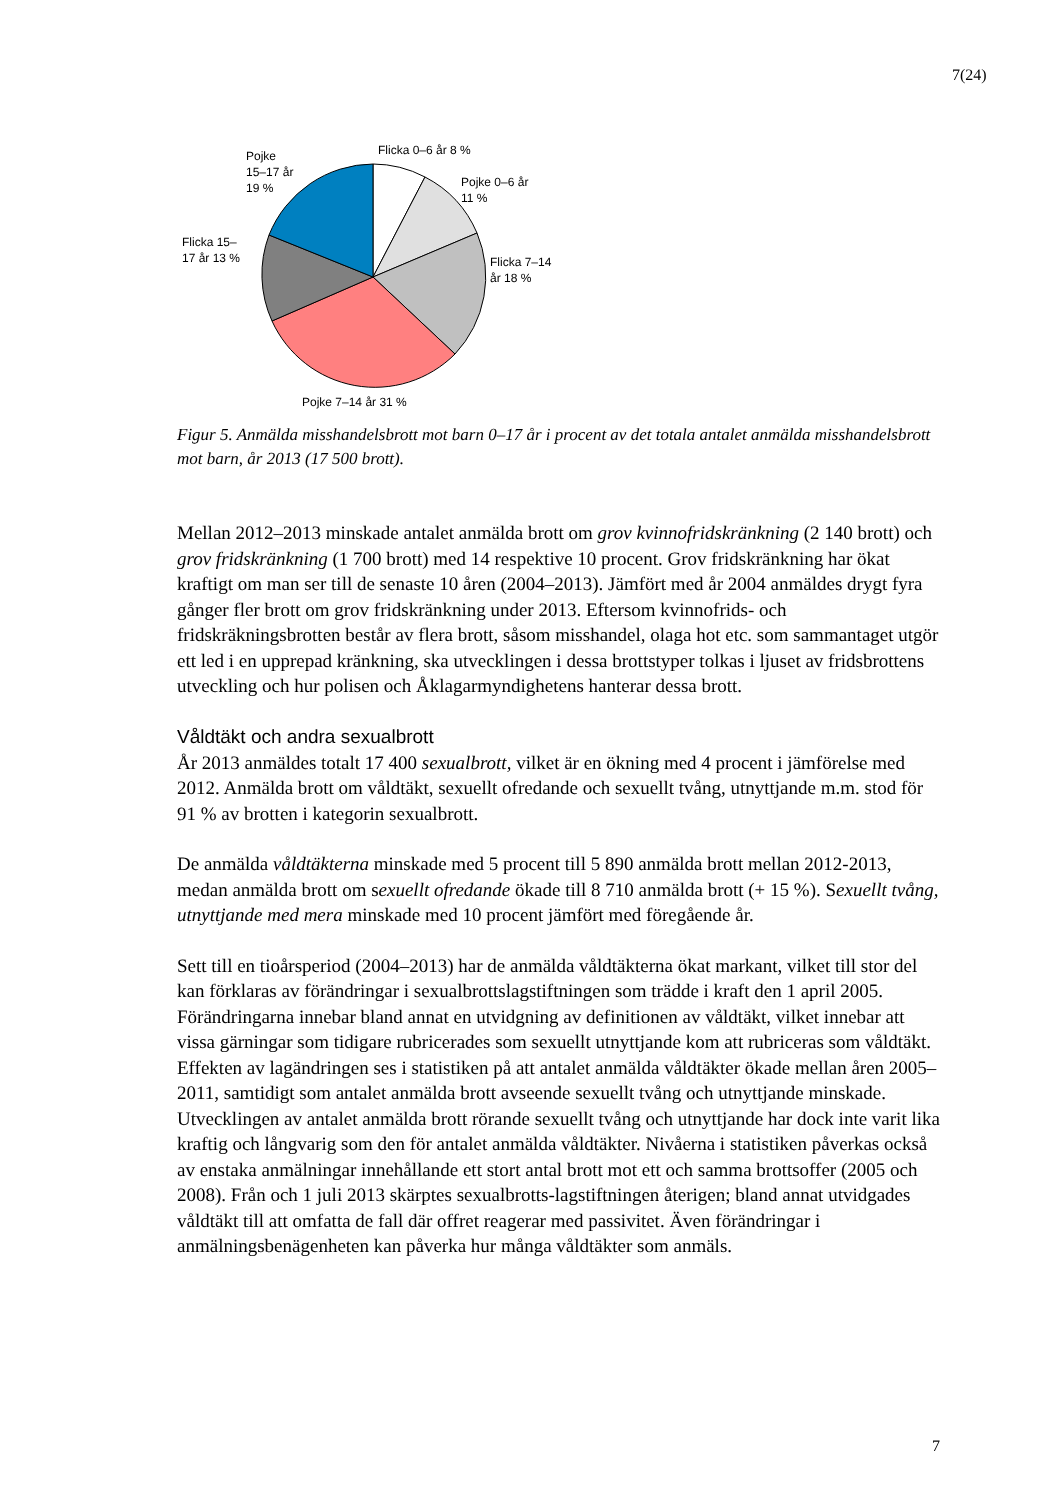7(24)
Flicka 0–6 år 8 %
Pojke
15–17 år
19 %
Pojke 0–6 år
11 %
Flicka 15–
17 år 13 %
Flicka 7–14
år 18 %
Pojke 7–14 år 31 %
Figur 5. Anmälda misshandelsbrott mot barn 0–17 år i procent av det totala antalet anmälda misshandelsbrott mot barn, år 2013 (17 500 brott).
Mellan 2012–2013 minskade antalet anmälda brott om grov kvinnofridskränkning (2 140 brott) och grov fridskränkning (1 700 brott) med 14 respektive 10 procent. Grov fridskränkning har ökat kraftigt om man ser till de senaste 10 åren (2004–2013). Jämfört med år 2004 anmäldes drygt fyra gånger fler brott om grov fridskränkning under 2013. Eftersom kvinnofrids- och fridskräkningsbrotten består av flera brott, såsom misshandel, olaga hot etc. som sammantaget utgör ett led i en upprepad kränkning, ska utvecklingen i dessa brottstyper tolkas i ljuset av fridsbrottens utveckling och hur polisen och Åklagarmyndighetens hanterar dessa brott.
Våldtäkt och andra sexualbrott
År 2013 anmäldes totalt 17 400 sexualbrott, vilket är en ökning med 4 procent i jämförelse med 2012. Anmälda brott om våldtäkt, sexuellt ofredande och sexuellt tvång, utnyttjande m.m. stod för 91 % av brotten i kategorin sexualbrott.
De anmälda våldtäkterna minskade med 5 procent till 5 890 anmälda brott mellan 2012-2013, medan anmälda brott om sexuellt ofredande ökade till 8 710 anmälda brott (+ 15 %). Sexuellt tvång, utnyttjande med mera minskade med 10 procent jämfört med föregående år.
Sett till en tioårsperiod (2004–2013) har de anmälda våldtäkterna ökat markant, vilket till stor del kan förklaras av förändringar i sexualbrottslagstiftningen som trädde i kraft den 1 april 2005. Förändringarna innebar bland annat en utvidgning av definitionen av våldtäkt, vilket innebar att vissa gärningar som tidigare rubricerades som sexuellt utnyttjande kom att rubriceras som våldtäkt. Effekten av lagändringen ses i statistiken på att antalet anmälda våldtäkter ökade mellan åren 2005–2011, samtidigt som antalet anmälda brott avseende sexuellt tvång och utnyttjande minskade. Utvecklingen av antalet anmälda brott rörande sexuellt tvång och utnyttjande har dock inte varit lika kraftig och långvarig som den för antalet anmälda våldtäkter. Nivåerna i statistiken påverkas också av enstaka anmälningar innehållande ett stort antal brott mot ett och samma brottsoffer (2005 och 2008). Från och 1 juli 2013 skärptes sexualbrotts-lagstiftningen återigen; bland annat utvidgades våldtäkt till att omfatta de fall där offret reagerar med passivitet. Även förändringar i anmälningsbenägenheten kan påverka hur många våldtäkter som anmäls.
7